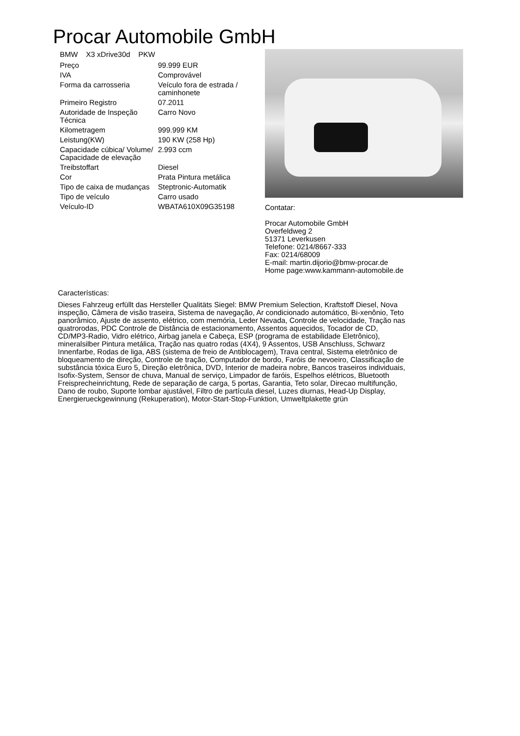Procar Automobile GmbH
BMW X3 xDrive30d PKW
| Preço | 99.999 EUR |
| IVA | Comprovável |
| Forma da carrosseria | Veículo fora de estrada / caminhonete |
| Primeiro Registro | 07.2011 |
| Autoridade de Inspeção Técnica | Carro Novo |
| Kilometragem | 999.999 KM |
| Leistung(KW) | 190 KW (258 Hp) |
| Capacidade cúbica/ Volume/ Capacidade de elevação | 2.993 ccm |
| Treibstoffart | Diesel |
| Cor | Prata Pintura metálica |
| Tipo de caixa de mudanças | Steptronic-Automatik |
| Tipo de veículo | Carro usado |
| Veículo-ID | WBATA610X09G35198 |
Contatar:
Procar Automobile GmbH
Overfeldweg 2
51371 Leverkusen
Telefone: 0214/8667-333
Fax: 0214/68009
E-mail: martin.dijorio@bmw-procar.de
Home page:www.kammann-automobile.de
Características:
Dieses Fahrzeug erfüllt das Hersteller Qualitäts Siegel: BMW Premium Selection, Kraftstoff Diesel, Nova inspeção, Câmera de visão traseira, Sistema de navegação, Ar condicionado automático, Bi-xenônio, Teto panorâmico, Ajuste de assento, elétrico, com memória, Leder Nevada, Controle de velocidade, Tração nas quatrorodas, PDC Controle de Distância de estacionamento, Assentos aquecidos, Tocador de CD, CD/MP3-Radio, Vidro elétrico, Airbag janela e Cabeça, ESP (programa de estabilidade Eletrônico), mineralsilber Pintura metálica, Tração nas quatro rodas (4X4), 9 Assentos, USB Anschluss, Schwarz Innenfarbe, Rodas de liga, ABS (sistema de freio de Antiblocagem), Trava central, Sistema eletrônico de bloqueamento de direção, Controle de tração, Computador de bordo, Faróis de nevoeiro, Classificação de substância tóxica Euro 5, Direção eletrônica, DVD, Interior de madeira nobre, Bancos traseiros individuais, Isofix-System, Sensor de chuva, Manual de serviço, Limpador de faróis, Espelhos elétricos, Bluetooth Freisprecheinrichtung, Rede de separação de carga, 5 portas, Garantia, Teto solar, Direcao multifunção, Dano de roubo, Suporte lombar ajustável, Filtro de partícula diesel, Luzes diurnas, Head-Up Display, Energierueckgewinnung (Rekuperation), Motor-Start-Stop-Funktion, Umweltplakette grün